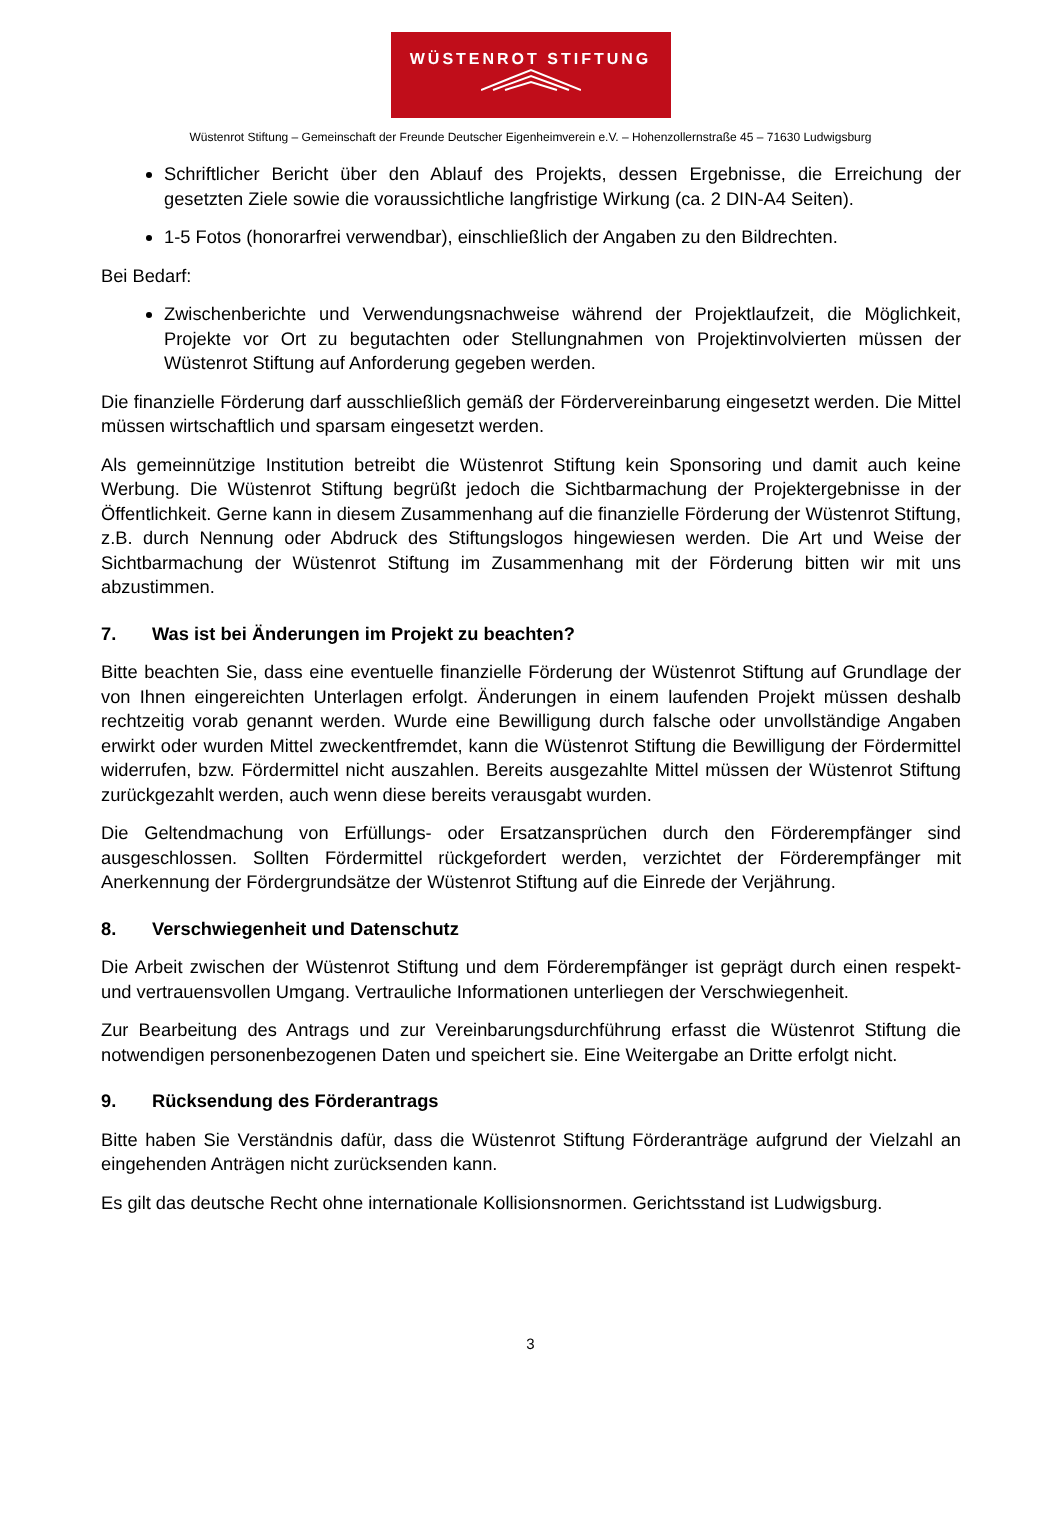WÜSTENROT STIFTUNG
Wüstenrot Stiftung – Gemeinschaft der Freunde Deutscher Eigenheimverein e.V. – Hohenzollernstraße 45 – 71630 Ludwigsburg
Schriftlicher Bericht über den Ablauf des Projekts, dessen Ergebnisse, die Erreichung der gesetzten Ziele sowie die voraussichtliche langfristige Wirkung (ca. 2 DIN-A4 Seiten).
1-5 Fotos (honorarfrei verwendbar), einschließlich der Angaben zu den Bildrechten.
Bei Bedarf:
Zwischenberichte und Verwendungsnachweise während der Projektlaufzeit, die Möglichkeit, Projekte vor Ort zu begutachten oder Stellungnahmen von Projektinvolvierten müssen der Wüstenrot Stiftung auf Anforderung gegeben werden.
Die finanzielle Förderung darf ausschließlich gemäß der Fördervereinbarung eingesetzt werden. Die Mittel müssen wirtschaftlich und sparsam eingesetzt werden.
Als gemeinnützige Institution betreibt die Wüstenrot Stiftung kein Sponsoring und damit auch keine Werbung. Die Wüstenrot Stiftung begrüßt jedoch die Sichtbarmachung der Projektergebnisse in der Öffentlichkeit. Gerne kann in diesem Zusammenhang auf die finanzielle Förderung der Wüstenrot Stiftung, z.B. durch Nennung oder Abdruck des Stiftungslogos hingewiesen werden. Die Art und Weise der Sichtbarmachung der Wüstenrot Stiftung im Zusammenhang mit der Förderung bitten wir mit uns abzustimmen.
7. Was ist bei Änderungen im Projekt zu beachten?
Bitte beachten Sie, dass eine eventuelle finanzielle Förderung der Wüstenrot Stiftung auf Grundlage der von Ihnen eingereichten Unterlagen erfolgt. Änderungen in einem laufenden Projekt müssen deshalb rechtzeitig vorab genannt werden. Wurde eine Bewilligung durch falsche oder unvollständige Angaben erwirkt oder wurden Mittel zweckentfremdet, kann die Wüstenrot Stiftung die Bewilligung der Fördermittel widerrufen, bzw. Fördermittel nicht auszahlen. Bereits ausgezahlte Mittel müssen der Wüstenrot Stiftung zurückgezahlt werden, auch wenn diese bereits verausgabt wurden.
Die Geltendmachung von Erfüllungs- oder Ersatzansprüchen durch den Förderempfänger sind ausgeschlossen. Sollten Fördermittel rückgefordert werden, verzichtet der Förderempfänger mit Anerkennung der Fördergrundsätze der Wüstenrot Stiftung auf die Einrede der Verjährung.
8. Verschwiegenheit und Datenschutz
Die Arbeit zwischen der Wüstenrot Stiftung und dem Förderempfänger ist geprägt durch einen respekt- und vertrauensvollen Umgang. Vertrauliche Informationen unterliegen der Verschwiegenheit.
Zur Bearbeitung des Antrags und zur Vereinbarungsdurchführung erfasst die Wüstenrot Stiftung die notwendigen personenbezogenen Daten und speichert sie. Eine Weitergabe an Dritte erfolgt nicht.
9. Rücksendung des Förderantrags
Bitte haben Sie Verständnis dafür, dass die Wüstenrot Stiftung Förderanträge aufgrund der Vielzahl an eingehenden Anträgen nicht zurücksenden kann.
Es gilt das deutsche Recht ohne internationale Kollisionsnormen. Gerichtsstand ist Ludwigsburg.
3